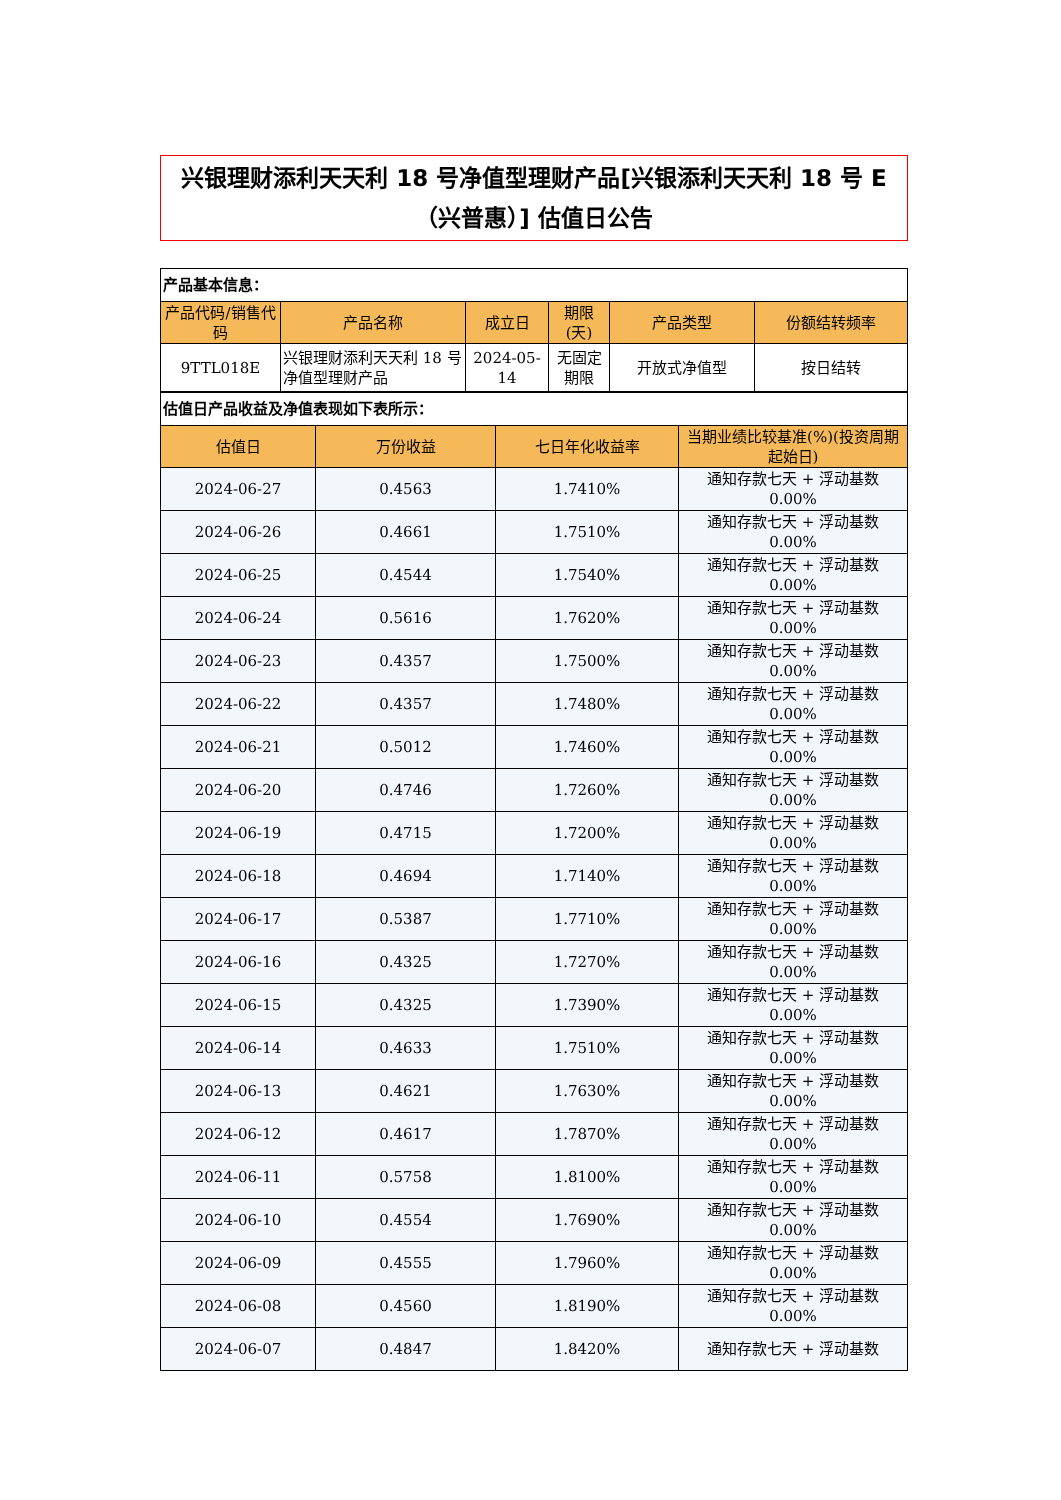兴银理财添利天天利 18 号净值型理财产品[兴银添利天天利 18 号 E
（兴普惠）] 估值日公告
| 产品基本信息： | | | | | |
| 产品代码/销售代码 | 产品名称 | 成立日 | 期限(天) | 产品类型 | 份额结转频率 |
| 9TTL018E | 兴银理财添利天天利 18 号净值型理财产品 | 2024-05-14 | 无固定期限 | 开放式净值型 | 按日结转 |
| 估值日产品收益及净值表现如下表所示： | | | |
| 估值日 | 万份收益 | 七日年化收益率 | 当期业绩比较基准(%)(投资周期起始日) |
| 2024-06-27 | 0.4563 | 1.7410% | 通知存款七天 + 浮动基数 0.00% |
| 2024-06-26 | 0.4661 | 1.7510% | 通知存款七天 + 浮动基数 0.00% |
| 2024-06-25 | 0.4544 | 1.7540% | 通知存款七天 + 浮动基数 0.00% |
| 2024-06-24 | 0.5616 | 1.7620% | 通知存款七天 + 浮动基数 0.00% |
| 2024-06-23 | 0.4357 | 1.7500% | 通知存款七天 + 浮动基数 0.00% |
| 2024-06-22 | 0.4357 | 1.7480% | 通知存款七天 + 浮动基数 0.00% |
| 2024-06-21 | 0.5012 | 1.7460% | 通知存款七天 + 浮动基数 0.00% |
| 2024-06-20 | 0.4746 | 1.7260% | 通知存款七天 + 浮动基数 0.00% |
| 2024-06-19 | 0.4715 | 1.7200% | 通知存款七天 + 浮动基数 0.00% |
| 2024-06-18 | 0.4694 | 1.7140% | 通知存款七天 + 浮动基数 0.00% |
| 2024-06-17 | 0.5387 | 1.7710% | 通知存款七天 + 浮动基数 0.00% |
| 2024-06-16 | 0.4325 | 1.7270% | 通知存款七天 + 浮动基数 0.00% |
| 2024-06-15 | 0.4325 | 1.7390% | 通知存款七天 + 浮动基数 0.00% |
| 2024-06-14 | 0.4633 | 1.7510% | 通知存款七天 + 浮动基数 0.00% |
| 2024-06-13 | 0.4621 | 1.7630% | 通知存款七天 + 浮动基数 0.00% |
| 2024-06-12 | 0.4617 | 1.7870% | 通知存款七天 + 浮动基数 0.00% |
| 2024-06-11 | 0.5758 | 1.8100% | 通知存款七天 + 浮动基数 0.00% |
| 2024-06-10 | 0.4554 | 1.7690% | 通知存款七天 + 浮动基数 0.00% |
| 2024-06-09 | 0.4555 | 1.7960% | 通知存款七天 + 浮动基数 0.00% |
| 2024-06-08 | 0.4560 | 1.8190% | 通知存款七天 + 浮动基数 0.00% |
| 2024-06-07 | 0.4847 | 1.8420% | 通知存款七天 + 浮动基数 |